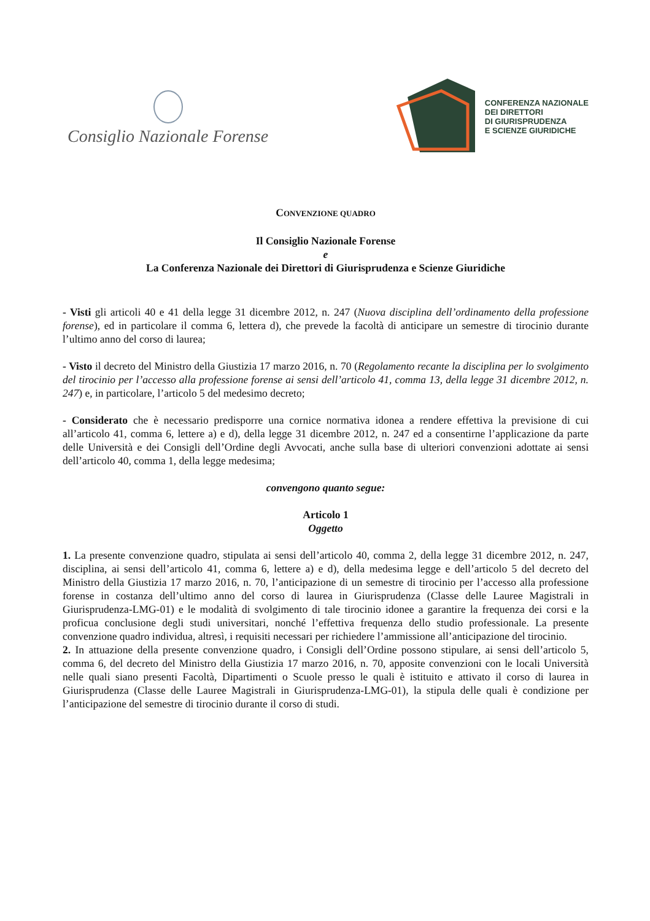Consiglio Nazionale Forense
CONFERENZA NAZIONALE
DEI DIRETTORI
DI GIURISPRUDENZA
E SCIENZE GIURIDICHE
CONVENZIONE QUADRO
Il Consiglio Nazionale Forense
e
La Conferenza Nazionale dei Direttori di Giurisprudenza e Scienze Giuridiche
- Visti gli articoli 40 e 41 della legge 31 dicembre 2012, n. 247 (Nuova disciplina dell’ordinamento della professione forense), ed in particolare il comma 6, lettera d), che prevede la facoltà di anticipare un semestre di tirocinio durante l’ultimo anno del corso di laurea;
- Visto il decreto del Ministro della Giustizia 17 marzo 2016, n. 70 (Regolamento recante la disciplina per lo svolgimento del tirocinio per l’accesso alla professione forense ai sensi dell’articolo 41, comma 13, della legge 31 dicembre 2012, n. 247) e, in particolare, l’articolo 5 del medesimo decreto;
- Considerato che è necessario predisporre una cornice normativa idonea a rendere effettiva la previsione di cui all’articolo 41, comma 6, lettere a) e d), della legge 31 dicembre 2012, n. 247 ed a consentirne l’applicazione da parte delle Università e dei Consigli dell’Ordine degli Avvocati, anche sulla base di ulteriori convenzioni adottate ai sensi dell’articolo 40, comma 1, della legge medesima;
convengono quanto segue:
Articolo 1
Oggetto
1. La presente convenzione quadro, stipulata ai sensi dell’articolo 40, comma 2, della legge 31 dicembre 2012, n. 247, disciplina, ai sensi dell’articolo 41, comma 6, lettere a) e d), della medesima legge e dell’articolo 5 del decreto del Ministro della Giustizia 17 marzo 2016, n. 70, l’anticipazione di un semestre di tirocinio per l’accesso alla professione forense in costanza dell’ultimo anno del corso di laurea in Giurisprudenza (Classe delle Lauree Magistrali in Giurisprudenza-LMG-01) e le modalità di svolgimento di tale tirocinio idonee a garantire la frequenza dei corsi e la proficua conclusione degli studi universitari, nonché l’effettiva frequenza dello studio professionale. La presente convenzione quadro individua, altresì, i requisiti necessari per richiedere l’ammissione all’anticipazione del tirocinio.
2. In attuazione della presente convenzione quadro, i Consigli dell’Ordine possono stipulare, ai sensi dell’articolo 5, comma 6, del decreto del Ministro della Giustizia 17 marzo 2016, n. 70, apposite convenzioni con le locali Università nelle quali siano presenti Facoltà, Dipartimenti o Scuole presso le quali è istituito e attivato il corso di laurea in Giurisprudenza (Classe delle Lauree Magistrali in Giurisprudenza-LMG-01), la stipula delle quali è condizione per l’anticipazione del semestre di tirocinio durante il corso di studi.